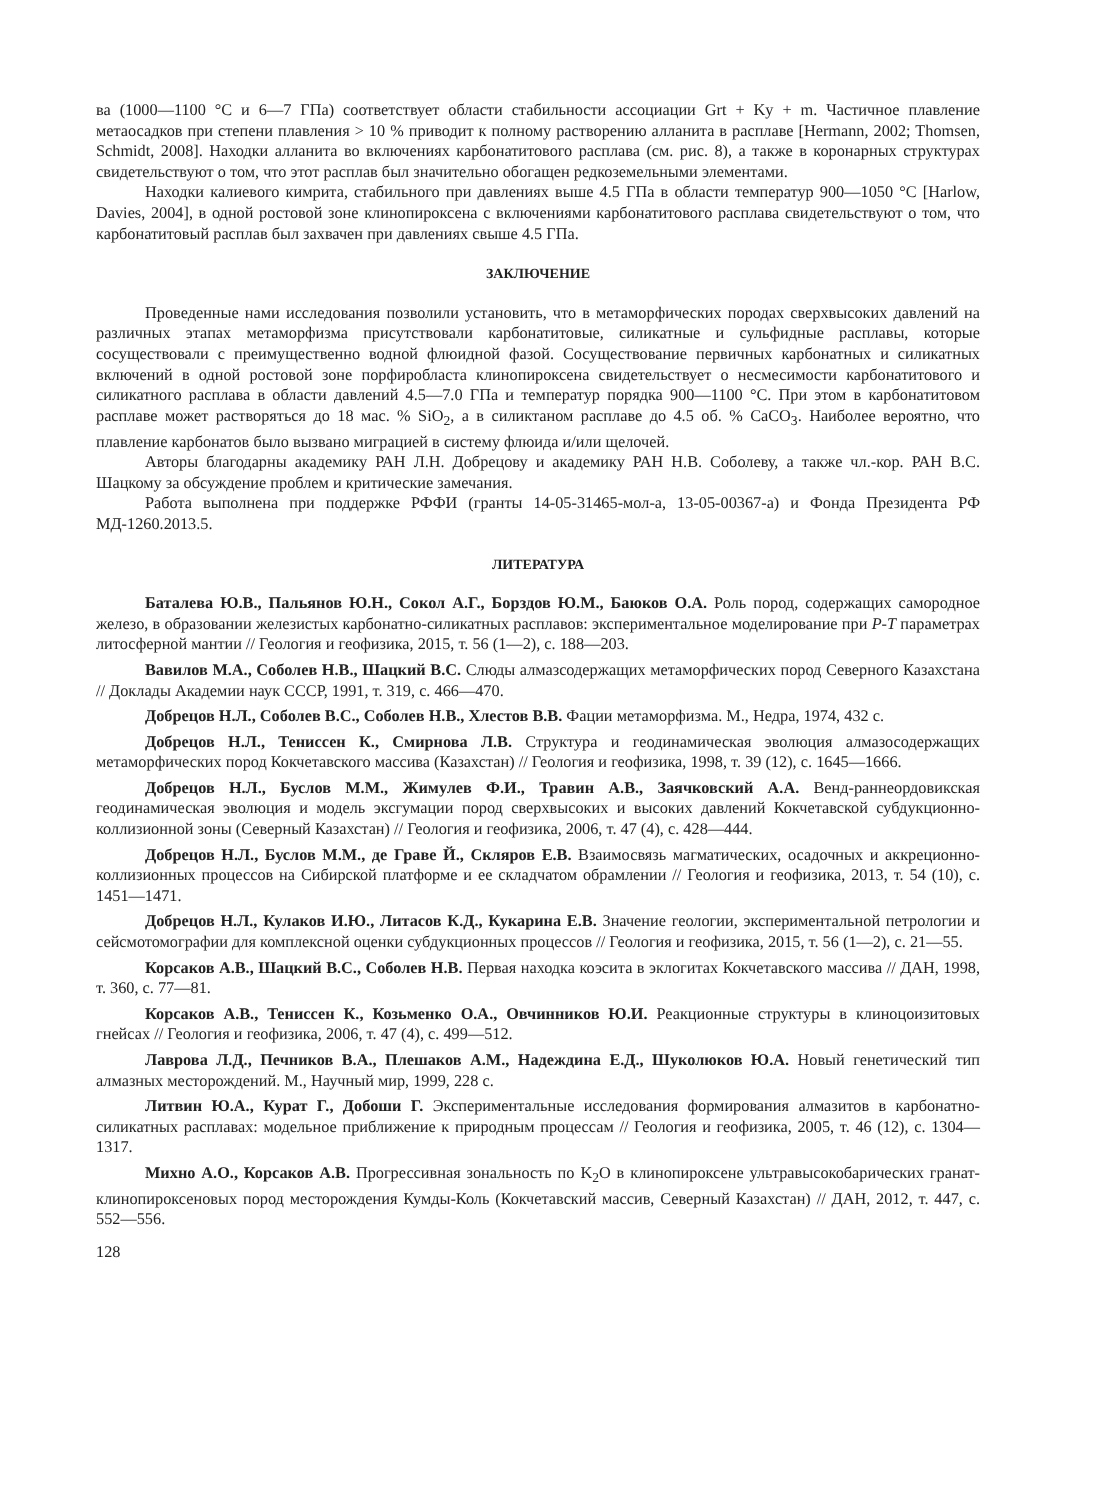ва (1000—1100 °С и 6—7 ГПа) соответствует области стабильности ассоциации Grt + Ky + m. Частичное плавление метаосадков при степени плавления > 10 % приводит к полному растворению алланита в расплаве [Hermann, 2002; Thomsen, Schmidt, 2008]. Находки алланита во включениях карбонатитового расплава (см. рис. 8), а также в коронарных структурах свидетельствуют о том, что этот расплав был значительно обогащен редкоземельными элементами.
Находки калиевого кимрита, стабильного при давлениях выше 4.5 ГПа в области температур 900—1050 °С [Harlow, Davies, 2004], в одной ростовой зоне клинопироксена с включениями карбонатитового расплава свидетельствуют о том, что карбонатитовый расплав был захвачен при давлениях свыше 4.5 ГПа.
ЗАКЛЮЧЕНИЕ
Проведенные нами исследования позволили установить, что в метаморфических породах сверхвысоких давлений на различных этапах метаморфизма присутствовали карбонатитовые, силикатные и сульфидные расплавы, которые сосуществовали с преимущественно водной флюидной фазой. Сосуществование первичных карбонатных и силикатных включений в одной ростовой зоне порфиробласта клинопироксена свидетельствует о несмесимости карбонатитового и силикатного расплава в области давлений 4.5—7.0 ГПа и температур порядка 900—1100 °С. При этом в карбонатитовом расплаве может растворяться до 18 мас. % SiO<sub>2</sub>, а в силиктаном расплаве до 4.5 об. % CaCO<sub>3</sub>. Наиболее вероятно, что плавление карбонатов было вызвано миграцией в систему флюида и/или щелочей.
Авторы благодарны академику РАН Л.Н. Добрецову и академику РАН Н.В. Соболеву, а также чл.-кор. РАН В.С. Шацкому за обсуждение проблем и критические замечания.
Работа выполнена при поддержке РФФИ (гранты 14-05-31465-мол-а, 13-05-00367-а) и Фонда Президента РФ МД-1260.2013.5.
ЛИТЕРАТУРА
Баталева Ю.В., Пальянов Ю.Н., Сокол А.Г., Борздов Ю.М., Баюков О.А. Роль пород, содержащих самородное железо, в образовании железистых карбонатно-силикатных расплавов: экспериментальное моделирование при P-T параметрах литосферной мантии // Геология и геофизика, 2015, т. 56 (1—2), с. 188—203.
Вавилов М.А., Соболев Н.В., Шацкий В.С. Слюды алмазсодержащих метаморфических пород Северного Казахстана // Доклады Академии наук СССР, 1991, т. 319, с. 466—470.
Добрецов Н.Л., Соболев В.С., Соболев Н.В., Хлестов В.В. Фации метаморфизма. М., Недра, 1974, 432 с.
Добрецов Н.Л., Тениссен К., Смирнова Л.В. Структура и геодинамическая эволюция алмазосодержащих метаморфических пород Кокчетавского массива (Казахстан) // Геология и геофизика, 1998, т. 39 (12), с. 1645—1666.
Добрецов Н.Л., Буслов М.М., Жимулев Ф.И., Травин А.В., Заячковский А.А. Венд-раннеордовикская геодинамическая эволюция и модель эксгумации пород сверхвысоких и высоких давлений Кокчетавской субдукционно-коллизионной зоны (Северный Казахстан) // Геология и геофизика, 2006, т. 47 (4), с. 428—444.
Добрецов Н.Л., Буслов М.М., де Граве Й., Скляров Е.В. Взаимосвязь магматических, осадочных и аккреционно-коллизионных процессов на Сибирской платформе и ее складчатом обрамлении // Геология и геофизика, 2013, т. 54 (10), с. 1451—1471.
Добрецов Н.Л., Кулаков И.Ю., Литасов К.Д., Кукарина Е.В. Значение геологии, экспериментальной петрологии и сейсмотомографии для комплексной оценки субдукционных процессов // Геология и геофизика, 2015, т. 56 (1—2), с. 21—55.
Корсаков А.В., Шацкий В.С., Соболев Н.В. Первая находка коэсита в эклогитах Кокчетавского массива // ДАН, 1998, т. 360, с. 77—81.
Корсаков А.В., Тениссен К., Козьменко О.А., Овчинников Ю.И. Реакционные структуры в клиноцоизитовых гнейсах // Геология и геофизика, 2006, т. 47 (4), с. 499—512.
Лаврова Л.Д., Печников В.А., Плешаков А.М., Надеждина Е.Д., Шуколюков Ю.А. Новый генетический тип алмазных месторождений. М., Научный мир, 1999, 228 с.
Литвин Ю.А., Курат Г., Добоши Г. Экспериментальные исследования формирования алмазитов в карбонатно-силикатных расплавах: модельное приближение к природным процессам // Геология и геофизика, 2005, т. 46 (12), с. 1304—1317.
Михно А.О., Корсаков А.В. Прогрессивная зональность по K<sub>2</sub>O в клинопироксене ультравысокобарических гранат-клинопироксеновых пород месторождения Кумды-Коль (Кокчетавский массив, Северный Казахстан) // ДАН, 2012, т. 447, с. 552—556.
128